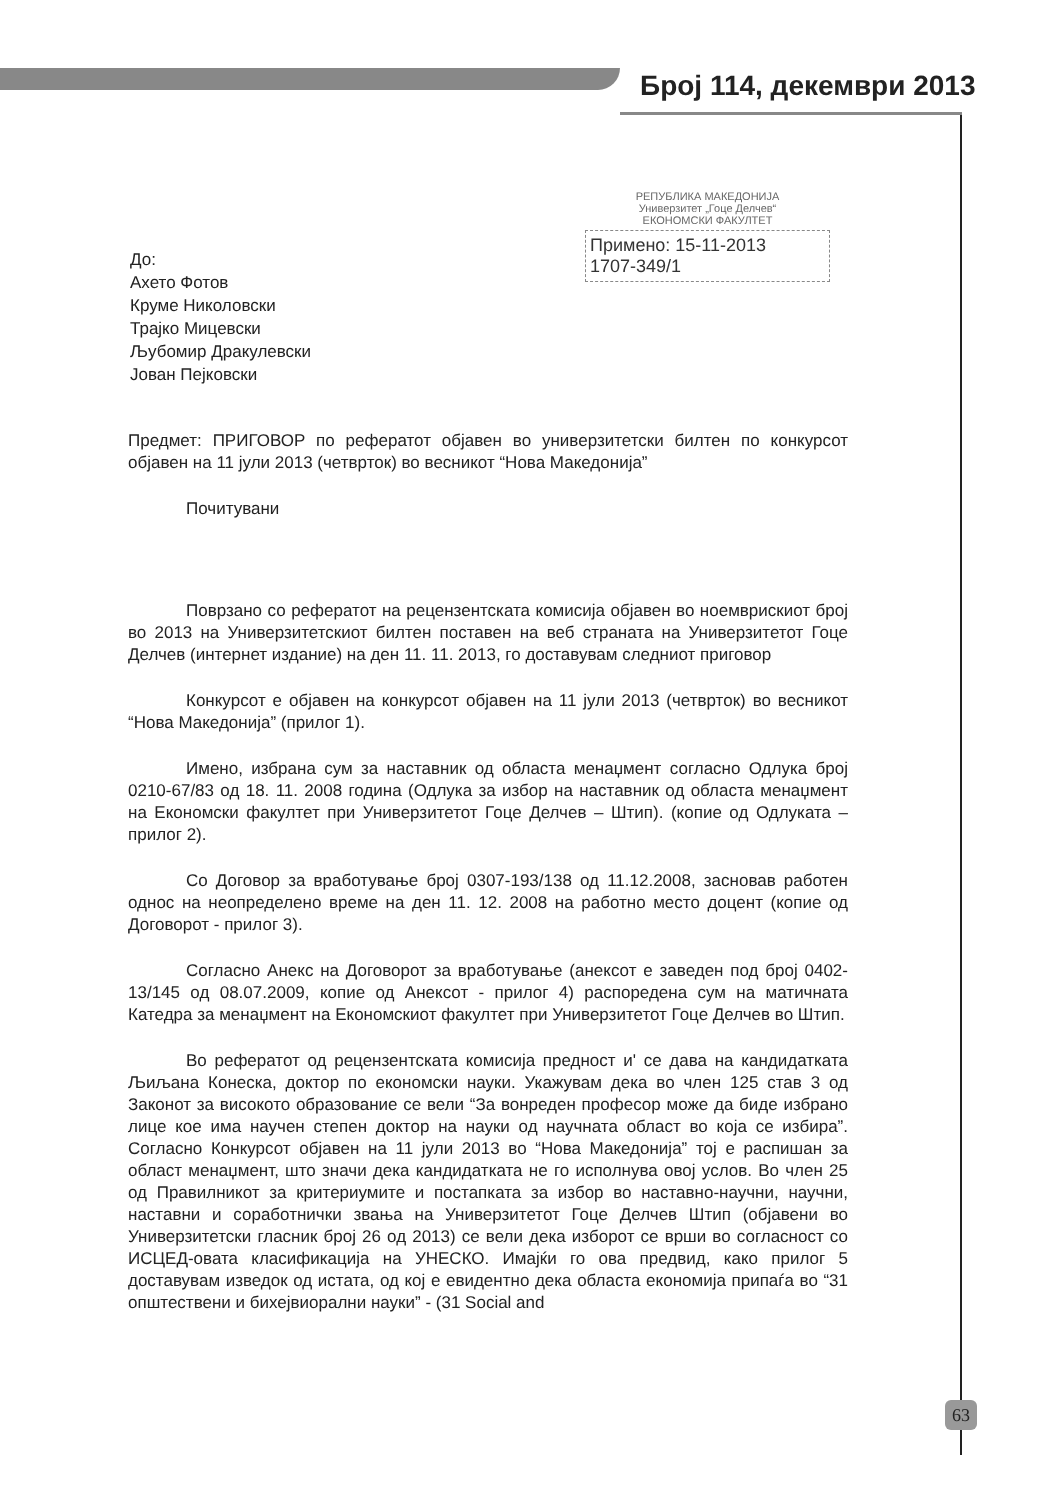Број 114, декември 2013
РЕПУБЛИКА МАКЕДОНИЈА
Универзитет „Гоце Делчев“
ЕКОНОМСКИ ФАКУЛТЕТ
Примено: 15-11-2013
1707-349/1
До:
Ахето Фотов
Круме Николовски
Трајко Мицевски
Љубомир Дракулевски
Јован Пејковски
Предмет: ПРИГОВОР по рефератот објавен во универзитетски билтен по конкурсот објавен на 11 јули 2013 (четврток) во весникот “Нова Македонија”
Почитувани
Поврзано со рефератот на рецензентската комисија објавен во ноемврискиот број во 2013 на Универзитетскиот билтен поставен на веб страната на Универзитетот Гоце Делчев (интернет издание) на ден 11. 11. 2013, го доставувам следниот приговор
Конкурсот е објавен на конкурсот објавен на 11 јули 2013 (четврток) во весникот “Нова Македонија” (прилог 1).
Имено, избрана сум за наставник од областа менаџмент согласно Одлука број 0210-67/83 од 18. 11. 2008 година (Одлука за избор на наставник од областа менаџмент на Економски факултет при Универзитетот Гоце Делчев – Штип). (копие од Одлуката – прилог 2).
Со Договор за вработување број 0307-193/138 од 11.12.2008, засновав работен однос на неопределено време на ден 11. 12. 2008 на работно место доцент (копие од Договорот - прилог 3).
Согласно Анекс на Договорот за вработување (анексот е заведен под број 0402-13/145 од 08.07.2009, копие од Анексот - прилог 4) распоредена сум на матичната Катедра за менаџмент на Економскиот факултет при Универзитетот Гоце Делчев во Штип.
Во рефератот од рецензентската комисија предност и' се дава на кандидатката Љиљана Конеска, доктор по економски науки. Укажувам дека во член 125 став 3 од Законот за високото образование се вели “За вонреден професор може да биде избрано лице кое има научен степен доктор на науки од научната област во која се избира”. Согласно Конкурсот објавен на 11 јули 2013 во “Нова Македонија” тој е распишан за област менаџмент, што значи дека кандидатката не го исполнува овој услов. Во член 25 од Правилникот за критериумите и постапката за избор во наставно-научни, научни, наставни и соработнички звања на Универзитетот Гоце Делчев Штип (објавени во Универзитетски гласник број 26 од 2013) се вели дека изборот се врши во согласност со ИСЦЕД-овата класификација на УНЕСКО. Имајќи го ова предвид, како прилог 5 доставувам изведок од истата, од кој е евидентно дека областа економија припаѓа во “31 општествени и бихејвиорални науки” - (31 Social and
63